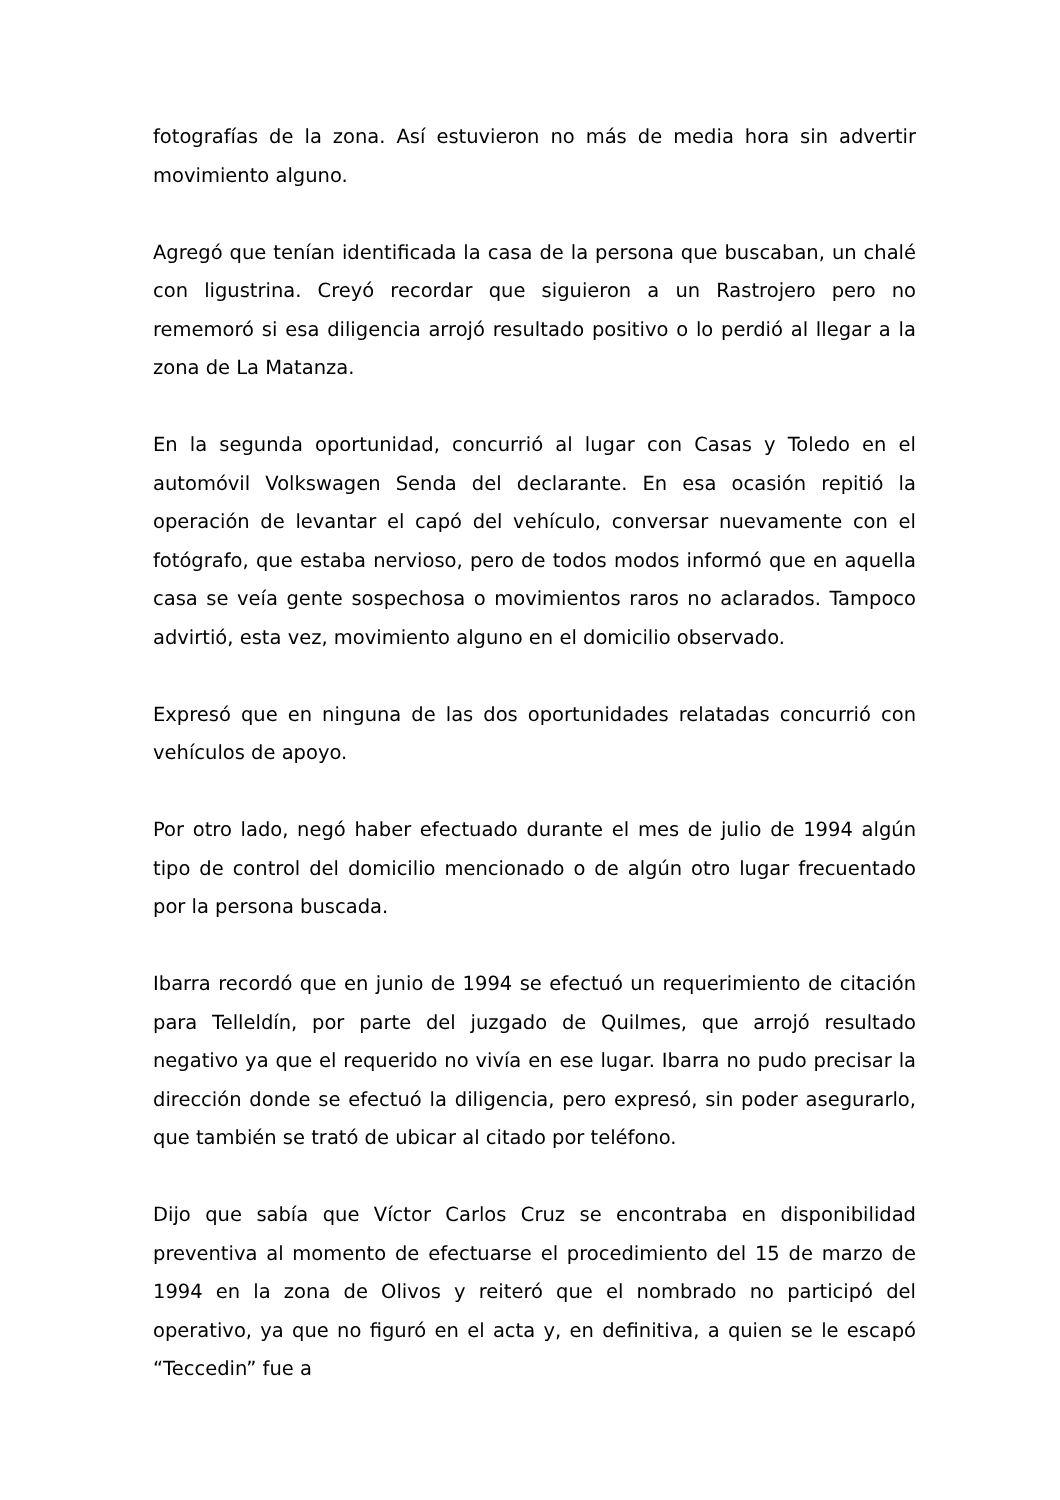fotografías de la zona. Así estuvieron no más de media hora sin advertir movimiento alguno.
Agregó que tenían identificada la casa de la persona que buscaban, un chalé con ligustrina. Creyó recordar que siguieron a un Rastrojero pero no rememoró si esa diligencia arrojó resultado positivo o lo perdió al llegar a la zona de La Matanza.
En la segunda oportunidad, concurrió al lugar con Casas y Toledo en el automóvil Volkswagen Senda del declarante. En esa ocasión repitió la operación de levantar el capó del vehículo, conversar nuevamente con el fotógrafo, que estaba nervioso, pero de todos modos informó que en aquella casa se veía gente sospechosa o movimientos raros no aclarados. Tampoco advirtió, esta vez, movimiento alguno en el domicilio observado.
Expresó que en ninguna de las dos oportunidades relatadas concurrió con vehículos de apoyo.
Por otro lado, negó haber efectuado durante el mes de julio de 1994 algún tipo de control del domicilio mencionado o de algún otro lugar frecuentado por la persona buscada.
Ibarra recordó que en junio de 1994 se efectuó un requerimiento de citación para Telleldín, por parte del juzgado de Quilmes, que arrojó resultado negativo ya que el requerido no vivía en ese lugar. Ibarra no pudo precisar la dirección donde se efectuó la diligencia, pero expresó, sin poder asegurarlo, que también se trató de ubicar al citado por teléfono.
Dijo que sabía que Víctor Carlos Cruz se encontraba en disponibilidad preventiva al momento de efectuarse el procedimiento del 15 de marzo de 1994 en la zona de Olivos y reiteró que el nombrado no participó del operativo, ya que no figuró en el acta y, en definitiva, a quien se le escapó “Teccedin” fue a